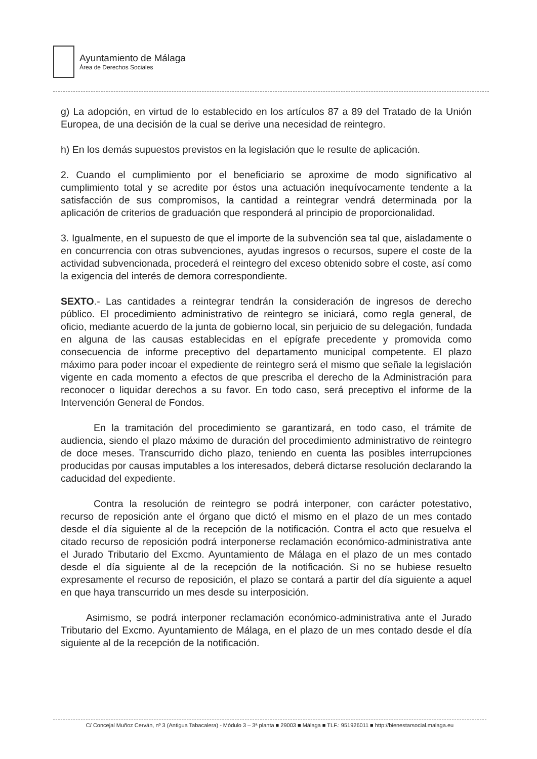Ayuntamiento de Málaga
Área de Derechos Sociales
g) La adopción, en virtud de lo establecido en los artículos 87 a 89 del Tratado de la Unión Europea, de una decisión de la cual se derive una necesidad de reintegro.
h) En los demás supuestos previstos en la legislación que le resulte de aplicación.
2. Cuando el cumplimiento por el beneficiario se aproxime de modo significativo al cumplimiento total y se acredite por éstos una actuación inequívocamente tendente a la satisfacción de sus compromisos, la cantidad a reintegrar vendrá determinada por la aplicación de criterios de graduación que responderá al principio de proporcionalidad.
3. Igualmente, en el supuesto de que el importe de la subvención sea tal que, aisladamente o en concurrencia con otras subvenciones, ayudas ingresos o recursos, supere el coste de la actividad subvencionada, procederá el reintegro del exceso obtenido sobre el coste, así como la exigencia del interés de demora correspondiente.
SEXTO.- Las cantidades a reintegrar tendrán la consideración de ingresos de derecho público. El procedimiento administrativo de reintegro se iniciará, como regla general, de oficio, mediante acuerdo de la junta de gobierno local, sin perjuicio de su delegación, fundada en alguna de las causas establecidas en el epígrafe precedente y promovida como consecuencia de informe preceptivo del departamento municipal competente. El plazo máximo para poder incoar el expediente de reintegro será el mismo que señale la legislación vigente en cada momento a efectos de que prescriba el derecho de la Administración para reconocer o liquidar derechos a su favor. En todo caso, será preceptivo el informe de la Intervención General de Fondos.
En la tramitación del procedimiento se garantizará, en todo caso, el trámite de audiencia, siendo el plazo máximo de duración del procedimiento administrativo de reintegro de doce meses. Transcurrido dicho plazo, teniendo en cuenta las posibles interrupciones producidas por causas imputables a los interesados, deberá dictarse resolución declarando la caducidad del expediente.
Contra la resolución de reintegro se podrá interponer, con carácter potestativo, recurso de reposición ante el órgano que dictó el mismo en el plazo de un mes contado desde el día siguiente al de la recepción de la notificación. Contra el acto que resuelva el citado recurso de reposición podrá interponerse reclamación económico-administrativa ante el Jurado Tributario del Excmo. Ayuntamiento de Málaga en el plazo de un mes contado desde el día siguiente al de la recepción de la notificación. Si no se hubiese resuelto expresamente el recurso de reposición, el plazo se contará a partir del día siguiente a aquel en que haya transcurrido un mes desde su interposición.
Asimismo, se podrá interponer reclamación económico-administrativa ante el Jurado Tributario del Excmo. Ayuntamiento de Málaga, en el plazo de un mes contado desde el día siguiente al de la recepción de la notificación.
C/ Concejal Muñoz Cerván, nº 3 (Antigua Tabacalera) - Módulo 3 – 3ª planta ■ 29003 ■ Málaga ■ TLF.: 951926011 ■ http://bienestarsocial.malaga.eu